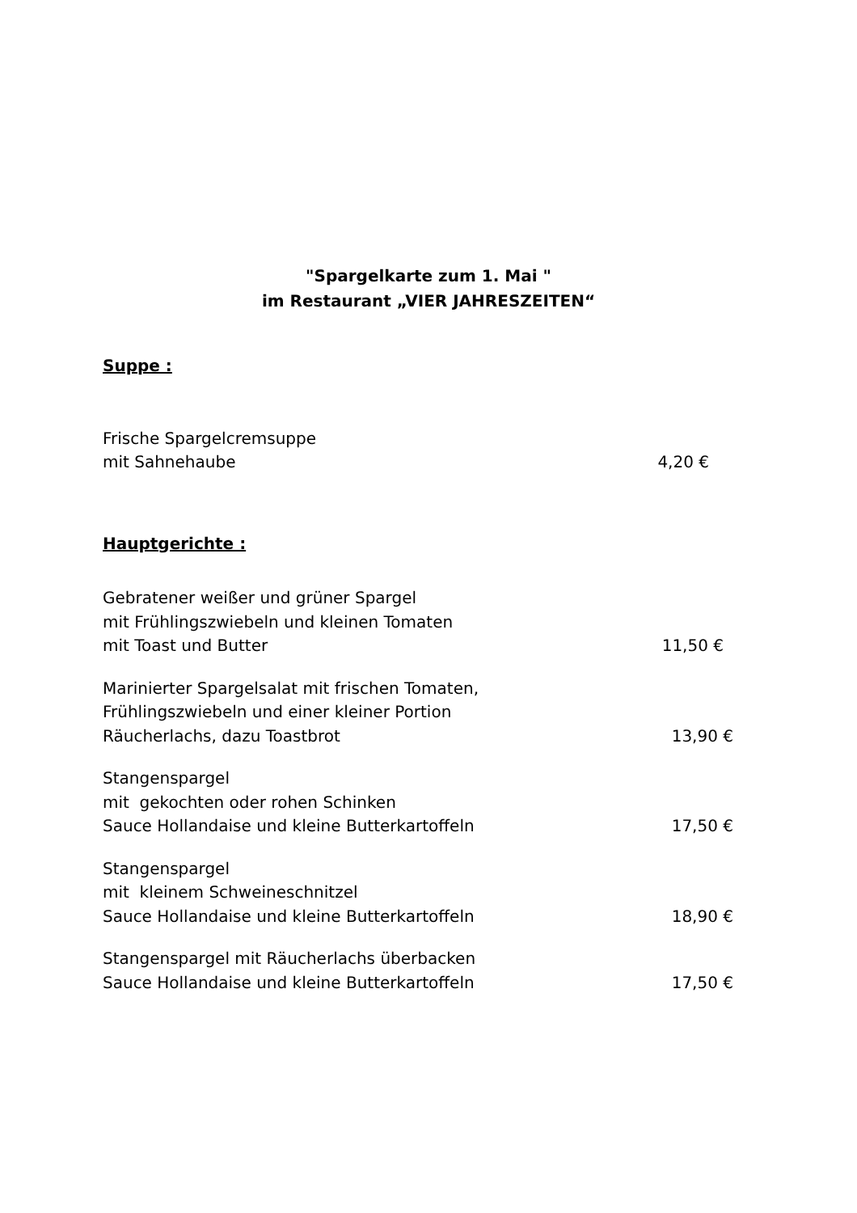"Spargelkarte zum 1. Mai "
im Restaurant „VIER JAHRESZEITEN“
Suppe :
Frische Spargelcremsuppe
mit Sahnehaube
4,20 €
Hauptgerichte :
Gebratener weißer und grüner Spargel
mit Frühlingszwiebeln und kleinen Tomaten
mit Toast und Butter
11,50 €
Marinierter Spargelsalat mit frischen Tomaten,
Frühlingszwiebeln und einer kleiner Portion
Räucherlachs, dazu Toastbrot
13,90 €
Stangenspargel
mit gekochten oder rohen Schinken
Sauce Hollandaise und kleine Butterkartoffeln
17,50 €
Stangenspargel
mit kleinem Schweineschnitzel
Sauce Hollandaise und kleine Butterkartoffeln
18,90 €
Stangenspargel mit Räucherlachs überbacken
Sauce Hollandaise und kleine Butterkartoffeln
17,50 €